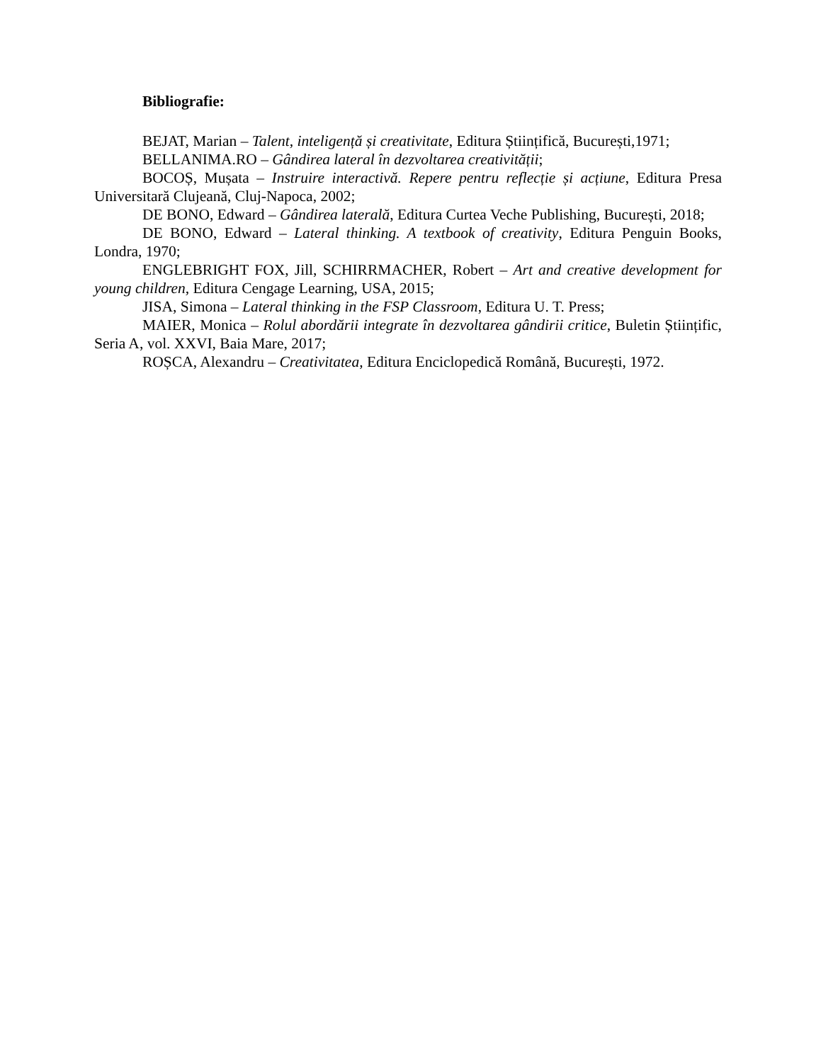Bibliografie:
BEJAT, Marian – Talent, inteligență și creativitate, Editura Științifică, București,1971;
BELLANIMA.RO – Gândirea lateral în dezvoltarea creativității;
BOCOȘ, Mușata – Instruire interactivă. Repere pentru reflecție și acțiune, Editura Presa Universitară Clujeană, Cluj-Napoca, 2002;
DE BONO, Edward – Gândirea laterală, Editura Curtea Veche Publishing, București, 2018;
DE BONO, Edward – Lateral thinking. A textbook of creativity, Editura Penguin Books, Londra, 1970;
ENGLEBRIGHT FOX, Jill, SCHIRRMACHER, Robert – Art and creative development for young children, Editura Cengage Learning, USA, 2015;
JISA, Simona – Lateral thinking in the FSP Classroom, Editura U. T. Press;
MAIER, Monica – Rolul abordării integrate în dezvoltarea gândirii critice, Buletin Științific, Seria A, vol. XXVI, Baia Mare, 2017;
ROȘCA, Alexandru – Creativitatea, Editura Enciclopedică Română, București, 1972.